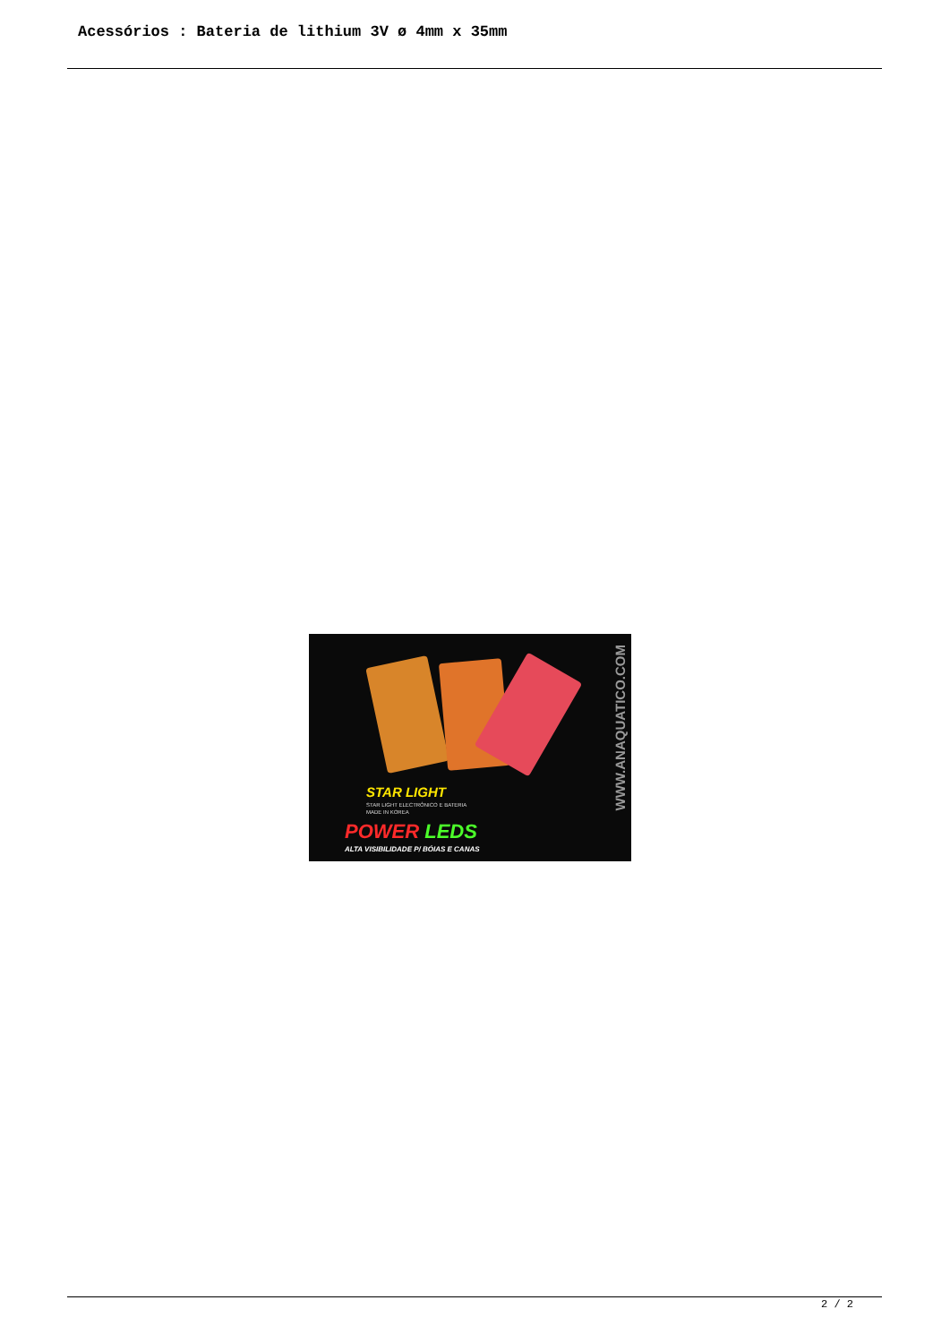Acessórios : Bateria de lithium 3V ø 4mm x 35mm
STAR LIGHT
STAR LIGHT ELECTRÓNICO E BATERIA
MADE IN KOREA
POWER LEDS
ALTA VISIBILIDADE P/ BÓIAS E CANAS
WWW.ANAQUATICO.COM
2 / 2